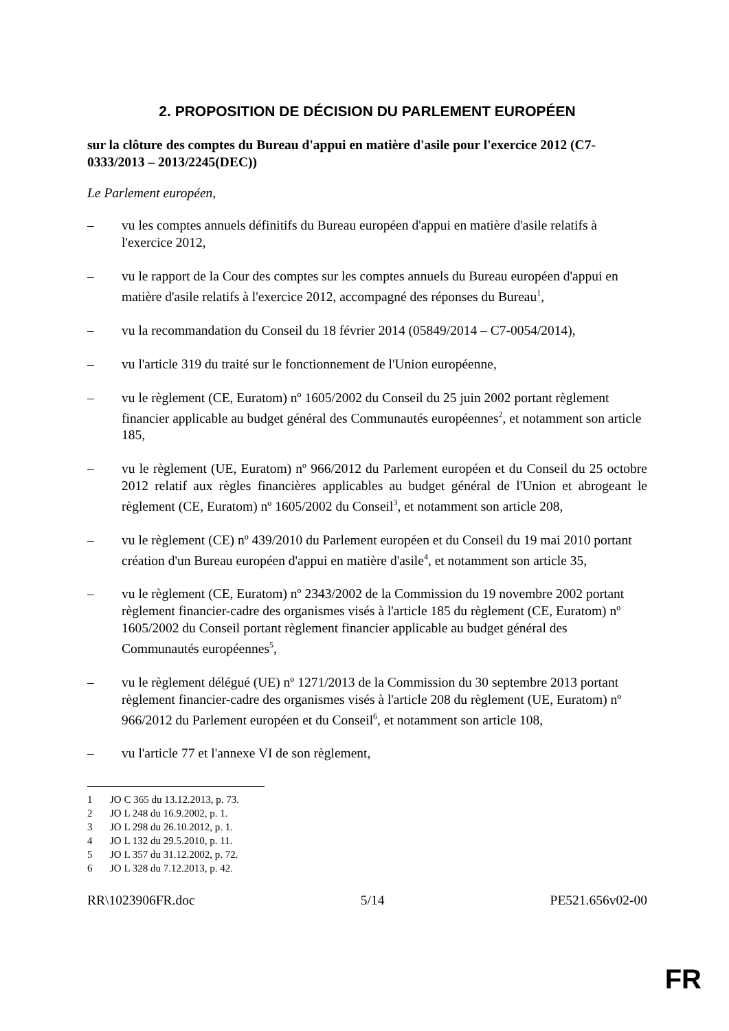2. PROPOSITION DE DÉCISION DU PARLEMENT EUROPÉEN
sur la clôture des comptes du Bureau d'appui en matière d'asile pour l'exercice 2012 (C7-0333/2013 – 2013/2245(DEC))
Le Parlement européen,
– vu les comptes annuels définitifs du Bureau européen d'appui en matière d'asile relatifs à l'exercice 2012,
– vu le rapport de la Cour des comptes sur les comptes annuels du Bureau européen d'appui en matière d'asile relatifs à l'exercice 2012, accompagné des réponses du Bureau<sup>1</sup>,
– vu la recommandation du Conseil du 18 février 2014 (05849/2014 – C7-0054/2014),
– vu l'article 319 du traité sur le fonctionnement de l'Union européenne,
– vu le règlement (CE, Euratom) nº 1605/2002 du Conseil du 25 juin 2002 portant règlement financier applicable au budget général des Communautés européennes<sup>2</sup>, et notamment son article 185,
– vu le règlement (UE, Euratom) nº 966/2012 du Parlement européen et du Conseil du 25 octobre 2012 relatif aux règles financières applicables au budget général de l'Union et abrogeant le règlement (CE, Euratom) nº 1605/2002 du Conseil<sup>3</sup>, et notamment son article 208,
– vu le règlement (CE) nº 439/2010 du Parlement européen et du Conseil du 19 mai 2010 portant création d'un Bureau européen d'appui en matière d'asile<sup>4</sup>, et notamment son article 35,
– vu le règlement (CE, Euratom) nº 2343/2002 de la Commission du 19 novembre 2002 portant règlement financier-cadre des organismes visés à l'article 185 du règlement (CE, Euratom) nº 1605/2002 du Conseil portant règlement financier applicable au budget général des Communautés européennes<sup>5</sup>,
– vu le règlement délégué (UE) nº 1271/2013 de la Commission du 30 septembre 2013 portant règlement financier-cadre des organismes visés à l'article 208 du règlement (UE, Euratom) nº 966/2012 du Parlement européen et du Conseil<sup>6</sup>, et notamment son article 108,
– vu l'article 77 et l'annexe VI de son règlement,
1 JO C 365 du 13.12.2013, p. 73.
2 JO L 248 du 16.9.2002, p. 1.
3 JO L 298 du 26.10.2012, p. 1.
4 JO L 132 du 29.5.2010, p. 11.
5 JO L 357 du 31.12.2002, p. 72.
6 JO L 328 du 7.12.2013, p. 42.
RR\1023906FR.doc 5/14 PE521.656v02-00
FR